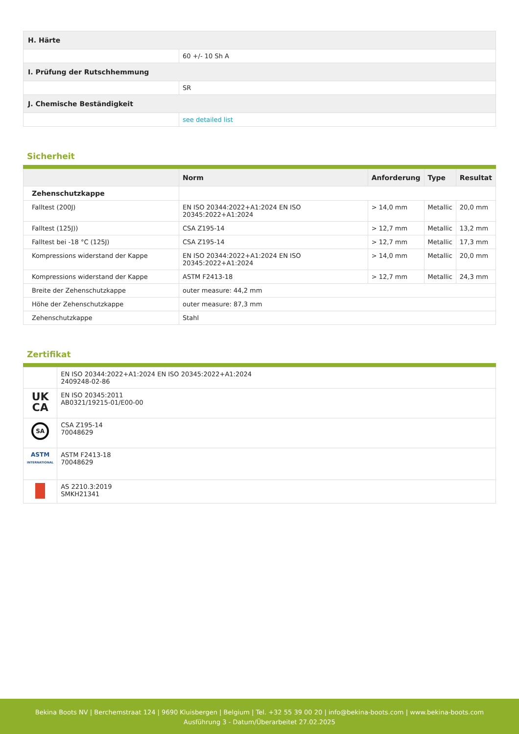| H. Härte | |
| | 60 +/- 10 Sh A |
| I. Prüfung der Rutschhemmung | |
| | SR |
| J. Chemische Beständigkeit | |
| | see detailed list |
Sicherheit
| | Norm | Anforderung | Type | Resultat |
| --- | --- | --- | --- | --- |
| Zehenschutzkappe | | | | |
| Falltest (200J) | EN ISO 20344:2022+A1:2024 EN ISO 20345:2022+A1:2024 | > 14,0 mm | Metallic | 20,0 mm |
| Falltest (125J)) | CSA Z195-14 | > 12,7 mm | Metallic | 13,2 mm |
| Falltest bei -18 °C (125J) | CSA Z195-14 | > 12,7 mm | Metallic | 17,3 mm |
| Kompressions widerstand der Kappe | EN ISO 20344:2022+A1:2024 EN ISO 20345:2022+A1:2024 | > 14,0 mm | Metallic | 20,0 mm |
| Kompressions widerstand der Kappe | ASTM F2413-18 | > 12,7 mm | Metallic | 24,3 mm |
| Breite der Zehenschutzkappe | outer measure: 44,2 mm | | | |
| Höhe der Zehenschutzkappe | outer measure: 87,3 mm | | | |
| Zehenschutzkappe | Stahl | | | |
Zertifikat
| | EN ISO 20344:2022+A1:2024 EN ISO 20345:2022+A1:2024 2409248-02-86 |
| UK CA | EN ISO 20345:2011 AB0321/19215-01/E00-00 |
| SA | CSA Z195-14 70048629 |
| ASTM INTERNATIONAL | ASTM F2413-18 70048629 |
| | AS 2210.3:2019 SMKH21341 |
Bekina Boots NV | Berchemstraat 124 | 9690 Kluisbergen | Belgium | Tel. +32 55 39 00 20 | info@bekina-boots.com | www.bekina-boots.com
Ausführung 3 - Datum/Überarbeitet 27.02.2025